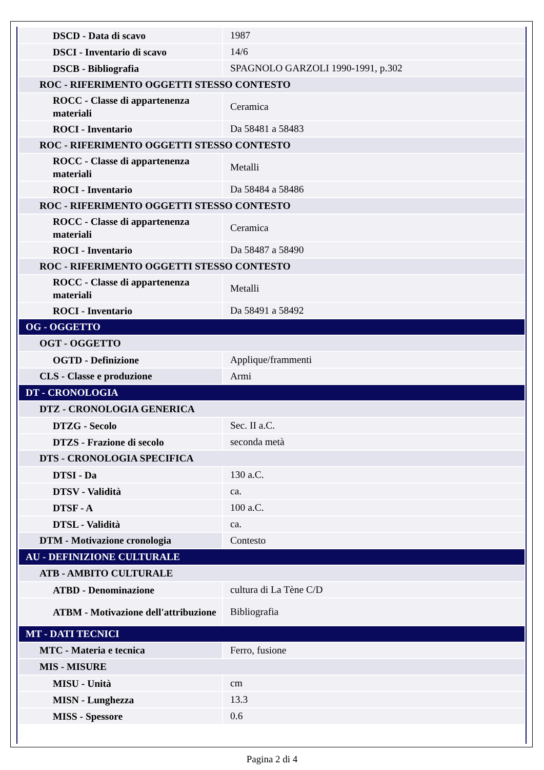| DSCD - Data di scavo | 1987 |
| DSCI - Inventario di scavo | 14/6 |
| DSCB - Bibliografia | SPAGNOLO GARZOLI 1990-1991, p.302 |
| ROC - RIFERIMENTO OGGETTI STESSO CONTESTO | |
| ROCC - Classe di appartenenza materiali | Ceramica |
| ROCI - Inventario | Da 58481 a 58483 |
| ROC - RIFERIMENTO OGGETTI STESSO CONTESTO | |
| ROCC - Classe di appartenenza materiali | Metalli |
| ROCI - Inventario | Da 58484 a 58486 |
| ROC - RIFERIMENTO OGGETTI STESSO CONTESTO | |
| ROCC - Classe di appartenenza materiali | Ceramica |
| ROCI - Inventario | Da 58487 a 58490 |
| ROC - RIFERIMENTO OGGETTI STESSO CONTESTO | |
| ROCC - Classe di appartenenza materiali | Metalli |
| ROCI - Inventario | Da 58491 a 58492 |
| OG - OGGETTO | |
| OGT - OGGETTO | |
| OGTD - Definizione | Applique/frammenti |
| CLS - Classe e produzione | Armi |
| DT - CRONOLOGIA | |
| DTZ - CRONOLOGIA GENERICA | |
| DTZG - Secolo | Sec. II a.C. |
| DTZS - Frazione di secolo | seconda metà |
| DTS - CRONOLOGIA SPECIFICA | |
| DTSI - Da | 130 a.C. |
| DTSV - Validità | ca. |
| DTSF - A | 100 a.C. |
| DTSL - Validità | ca. |
| DTM - Motivazione cronologia | Contesto |
| AU - DEFINIZIONE CULTURALE | |
| ATB - AMBITO CULTURALE | |
| ATBD - Denominazione | cultura di La Tène C/D |
| ATBM - Motivazione dell'attribuzione | Bibliografia |
| MT - DATI TECNICI | |
| MTC - Materia e tecnica | Ferro, fusione |
| MIS - MISURE | |
| MISU - Unità | cm |
| MISN - Lunghezza | 13.3 |
| MISS - Spessore | 0.6 |
Pagina 2 di 4